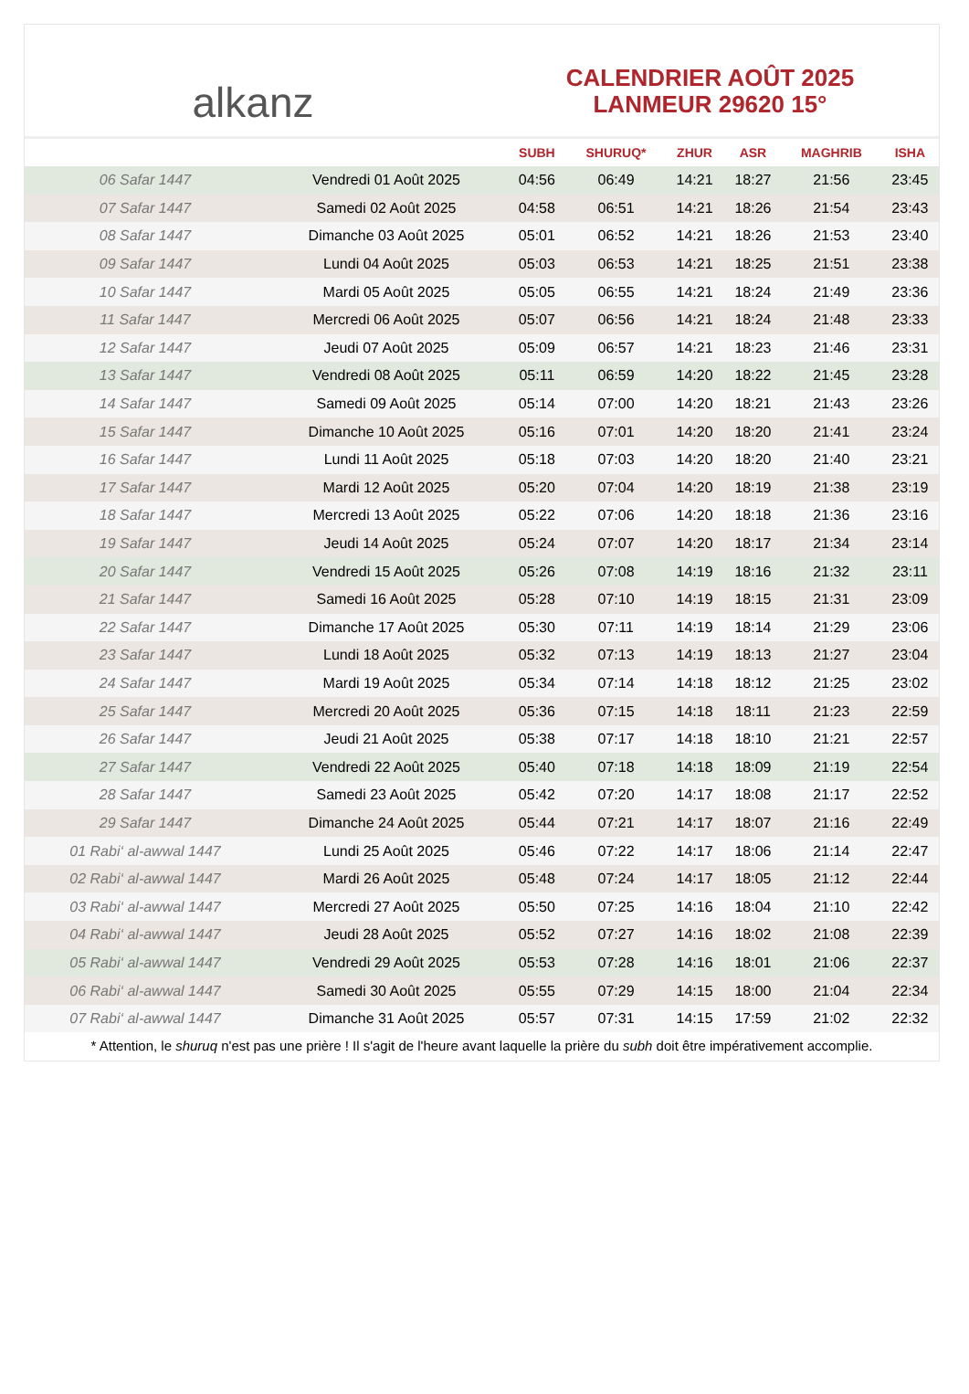alkanz
CALENDRIER AOÛT 2025
LANMEUR 29620 15°
| | | SUBH | SHURUQ* | ZHUR | ASR | MAGHRIB | ISHA |
| --- | --- | --- | --- | --- | --- | --- | --- |
| 06 Safar 1447 | Vendredi 01 Août 2025 | 04:56 | 06:49 | 14:21 | 18:27 | 21:56 | 23:45 |
| 07 Safar 1447 | Samedi 02 Août 2025 | 04:58 | 06:51 | 14:21 | 18:26 | 21:54 | 23:43 |
| 08 Safar 1447 | Dimanche 03 Août 2025 | 05:01 | 06:52 | 14:21 | 18:26 | 21:53 | 23:40 |
| 09 Safar 1447 | Lundi 04 Août 2025 | 05:03 | 06:53 | 14:21 | 18:25 | 21:51 | 23:38 |
| 10 Safar 1447 | Mardi 05 Août 2025 | 05:05 | 06:55 | 14:21 | 18:24 | 21:49 | 23:36 |
| 11 Safar 1447 | Mercredi 06 Août 2025 | 05:07 | 06:56 | 14:21 | 18:24 | 21:48 | 23:33 |
| 12 Safar 1447 | Jeudi 07 Août 2025 | 05:09 | 06:57 | 14:21 | 18:23 | 21:46 | 23:31 |
| 13 Safar 1447 | Vendredi 08 Août 2025 | 05:11 | 06:59 | 14:20 | 18:22 | 21:45 | 23:28 |
| 14 Safar 1447 | Samedi 09 Août 2025 | 05:14 | 07:00 | 14:20 | 18:21 | 21:43 | 23:26 |
| 15 Safar 1447 | Dimanche 10 Août 2025 | 05:16 | 07:01 | 14:20 | 18:20 | 21:41 | 23:24 |
| 16 Safar 1447 | Lundi 11 Août 2025 | 05:18 | 07:03 | 14:20 | 18:20 | 21:40 | 23:21 |
| 17 Safar 1447 | Mardi 12 Août 2025 | 05:20 | 07:04 | 14:20 | 18:19 | 21:38 | 23:19 |
| 18 Safar 1447 | Mercredi 13 Août 2025 | 05:22 | 07:06 | 14:20 | 18:18 | 21:36 | 23:16 |
| 19 Safar 1447 | Jeudi 14 Août 2025 | 05:24 | 07:07 | 14:20 | 18:17 | 21:34 | 23:14 |
| 20 Safar 1447 | Vendredi 15 Août 2025 | 05:26 | 07:08 | 14:19 | 18:16 | 21:32 | 23:11 |
| 21 Safar 1447 | Samedi 16 Août 2025 | 05:28 | 07:10 | 14:19 | 18:15 | 21:31 | 23:09 |
| 22 Safar 1447 | Dimanche 17 Août 2025 | 05:30 | 07:11 | 14:19 | 18:14 | 21:29 | 23:06 |
| 23 Safar 1447 | Lundi 18 Août 2025 | 05:32 | 07:13 | 14:19 | 18:13 | 21:27 | 23:04 |
| 24 Safar 1447 | Mardi 19 Août 2025 | 05:34 | 07:14 | 14:18 | 18:12 | 21:25 | 23:02 |
| 25 Safar 1447 | Mercredi 20 Août 2025 | 05:36 | 07:15 | 14:18 | 18:11 | 21:23 | 22:59 |
| 26 Safar 1447 | Jeudi 21 Août 2025 | 05:38 | 07:17 | 14:18 | 18:10 | 21:21 | 22:57 |
| 27 Safar 1447 | Vendredi 22 Août 2025 | 05:40 | 07:18 | 14:18 | 18:09 | 21:19 | 22:54 |
| 28 Safar 1447 | Samedi 23 Août 2025 | 05:42 | 07:20 | 14:17 | 18:08 | 21:17 | 22:52 |
| 29 Safar 1447 | Dimanche 24 Août 2025 | 05:44 | 07:21 | 14:17 | 18:07 | 21:16 | 22:49 |
| 01 Rabi‘ al-awwal 1447 | Lundi 25 Août 2025 | 05:46 | 07:22 | 14:17 | 18:06 | 21:14 | 22:47 |
| 02 Rabi‘ al-awwal 1447 | Mardi 26 Août 2025 | 05:48 | 07:24 | 14:17 | 18:05 | 21:12 | 22:44 |
| 03 Rabi‘ al-awwal 1447 | Mercredi 27 Août 2025 | 05:50 | 07:25 | 14:16 | 18:04 | 21:10 | 22:42 |
| 04 Rabi‘ al-awwal 1447 | Jeudi 28 Août 2025 | 05:52 | 07:27 | 14:16 | 18:02 | 21:08 | 22:39 |
| 05 Rabi‘ al-awwal 1447 | Vendredi 29 Août 2025 | 05:53 | 07:28 | 14:16 | 18:01 | 21:06 | 22:37 |
| 06 Rabi‘ al-awwal 1447 | Samedi 30 Août 2025 | 05:55 | 07:29 | 14:15 | 18:00 | 21:04 | 22:34 |
| 07 Rabi‘ al-awwal 1447 | Dimanche 31 Août 2025 | 05:57 | 07:31 | 14:15 | 17:59 | 21:02 | 22:32 |
* Attention, le shuruq n'est pas une prière ! Il s'agit de l'heure avant laquelle la prière du subh doit être impérativement accomplie.